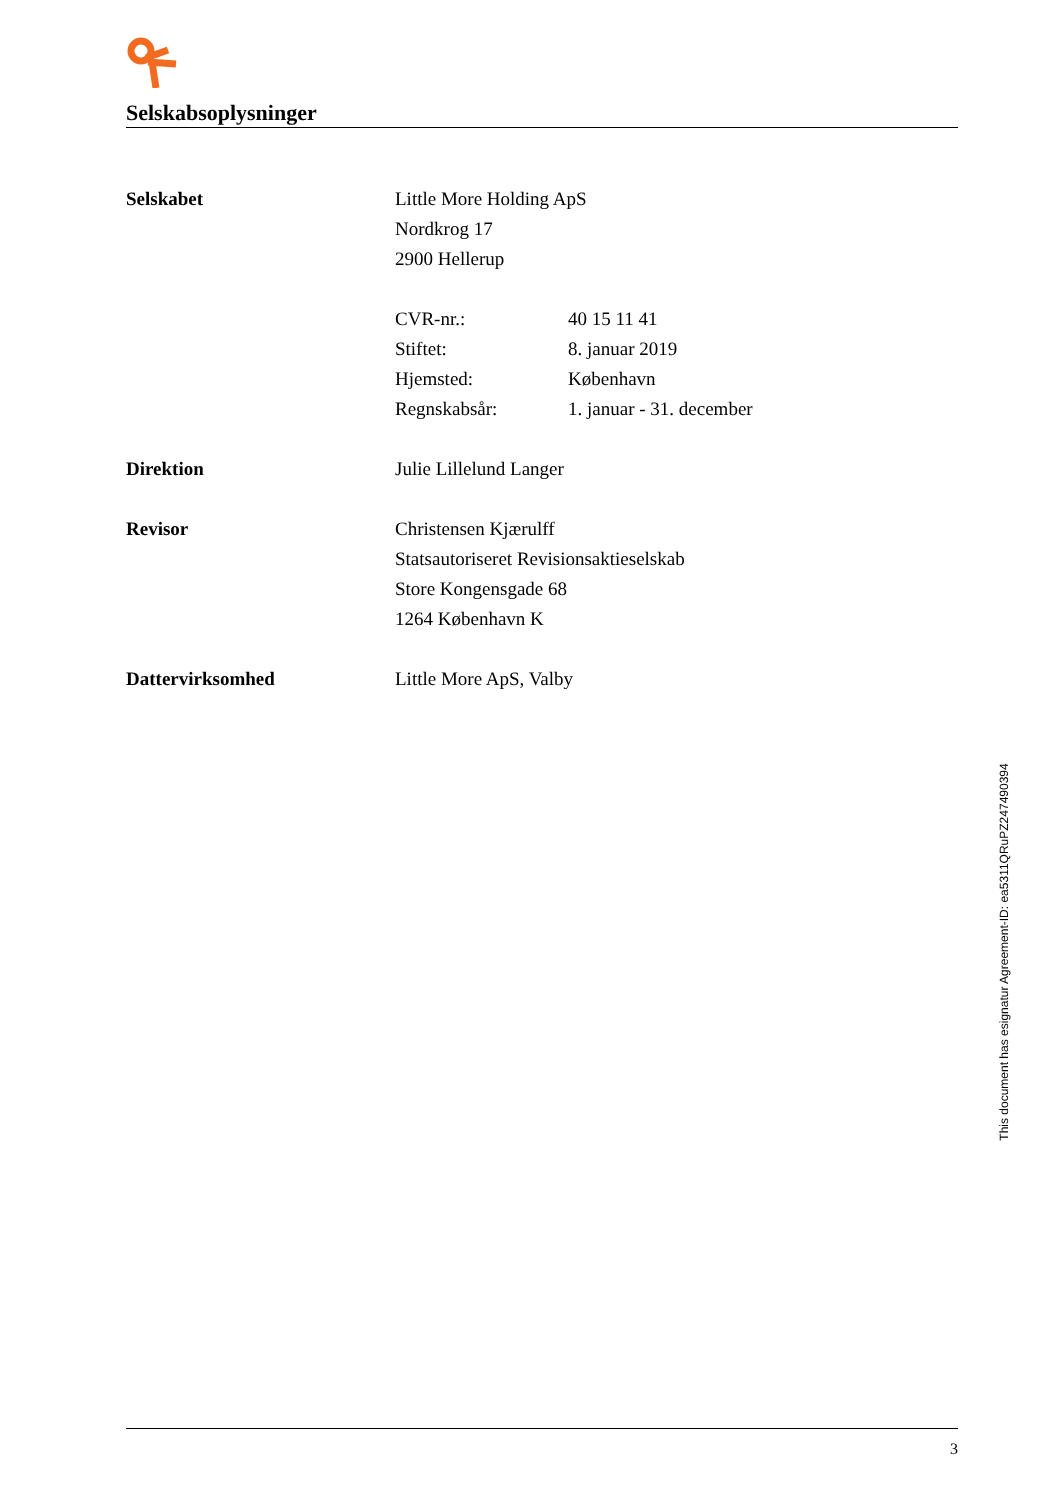Selskabsoplysninger
Selskabet Little More Holding ApS
Nordkrog 17
2900 Hellerup
| CVR-nr.: | 40 15 11 41 |
| Stiftet: | 8. januar 2019 |
| Hjemsted: | København |
| Regnskabsår: | 1. januar - 31. december |
Direktion Julie Lillelund Langer
Revisor Christensen Kjærulff
Statsautoriseret Revisionsaktieselskab
Store Kongensgade 68
1264 København K
Dattervirksomhed Little More ApS, Valby
This document has esignatur Agreement-ID: ea5311QRuPZ247490394
3